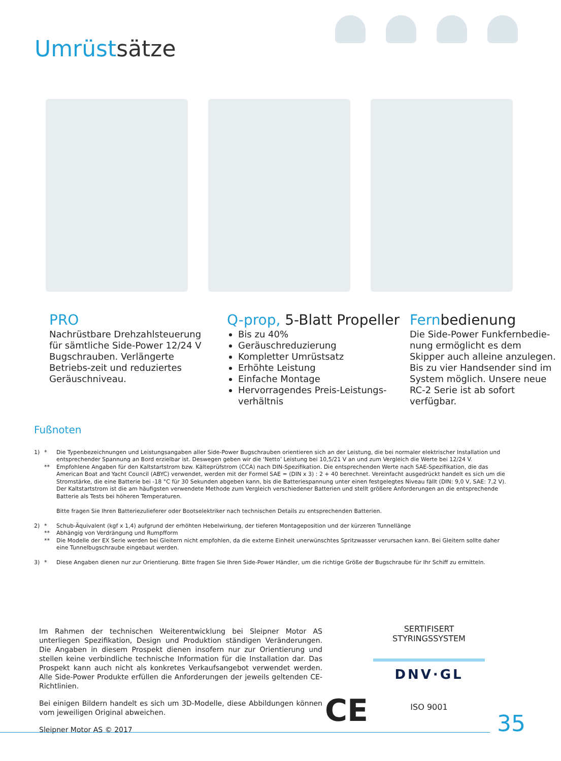Umrüstsätze
PRO
Nachrüstbare Drehzahlsteuerung für sämtliche Side-Power 12/24 V Bugschrauben. Verlängerte Betriebs-zeit und reduziertes Geräuschniveau.
Q-prop, 5-Blatt Propeller
Bis zu 40%
Geräuschreduzierung
Kompletter Umrüstsatz
Erhöhte Leistung
Einfache Montage
Hervorragendes Preis-Leistungs-verhältnis
Fernbedienung
Die Side-Power Funkfernbedie-nung ermöglicht es dem Skipper auch alleine anzulegen.
Bis zu vier Handsender sind im System möglich. Unsere neue RC-2 Serie ist ab sofort verfügbar.
Fußnoten
| 1) | * | Die Typenbezeichnungen und Leistungsangaben aller Side-Power Bugschrauben orientieren sich an der Leistung, die bei normaler elektrischer Installation und entsprechender Spannung an Bord erzielbar ist. Deswegen geben wir die ‘Netto’ Leistung bei 10,5/21 V an und zum Vergleich die Werte bei 12/24 V. |
| | ** | Empfohlene Angaben für den Kaltstartstrom bzw. Kälteprüfstrom (CCA) nach DIN-Spezifikation. Die entsprechenden Werte nach SAE-Spezifikation, die das American Boat and Yacht Council (ABYC) verwendet, werden mit der Formel SAE = (DIN x 3) : 2 + 40 berechnet. Vereinfacht ausgedrückt handelt es sich um die Stromstärke, die eine Batterie bei -18 °C für 30 Sekunden abgeben kann, bis die Batteriespannung unter einen festgelegtes Niveau fällt (DIN: 9,0 V, SAE: 7,2 V). Der Kaltstartstrom ist die am häufigsten verwendete Methode zum Vergleich verschiedener Batterien und stellt größere Anforderungen an die entsprechende Batterie als Tests bei höheren Temperaturen. Bitte fragen Sie Ihren Batteriezulieferer oder Bootselektriker nach technischen Details zu entsprechenden Batterien. |
| 2) | * | Schub-Äquivalent (kgf x 1,4) aufgrund der erhöhten Hebelwirkung, der tieferen Montageposition und der kürzeren Tunnellänge |
| | ** | Abhängig von Verdrängung und Rumpfform |
| | ** | Die Modelle der EX Serie werden bei Gleitern nicht empfohlen, da die externe Einheit unerwünschtes Spritzwasser verursachen kann. Bei Gleitern sollte daher eine Tunnelbugschraube eingebaut werden. |
| 3) | * | Diese Angaben dienen nur zur Orientierung. Bitte fragen Sie Ihren Side-Power Händler, um die richtige Größe der Bugschraube für Ihr Schiff zu ermitteln. |
Im Rahmen der technischen Weiterentwicklung bei Sleipner Motor AS unterliegen Spezifikation, Design und Produktion ständigen Veränderungen. Die Angaben in diesem Prospekt dienen insofern nur zur Orientierung und stellen keine verbindliche technische Information für die Installation dar. Das Prospekt kann auch nicht als konkretes Verkaufsangebot verwendet werden. Alle Side-Power Produkte erfüllen die Anforderungen der jeweils geltenden CE-Richtlinien.
Bei einigen Bildern handelt es sich um 3D-Modelle, diese Abbildungen können vom jeweiligen Original abweichen.
Sleipner Motor AS © 2017
CE
SERTIFISERT STYRINGSSYSTEM
DNV·GL
ISO 9001
35